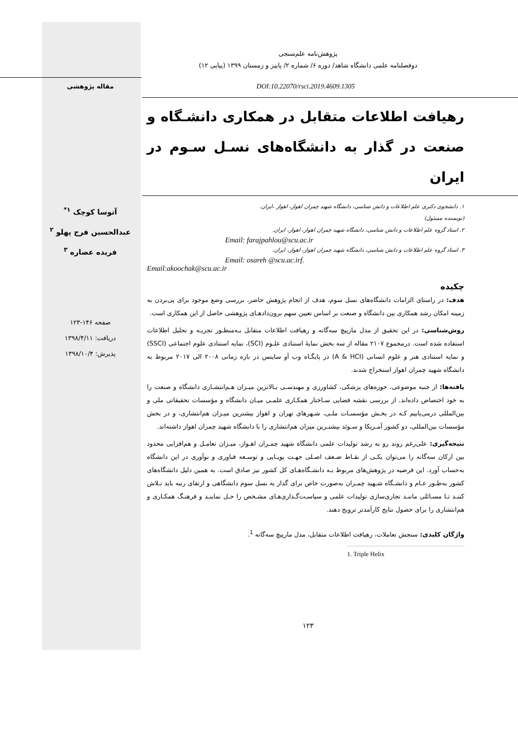پژوهش‌نامه علم‌سنجی
دوفصلنامه علمی دانشگاه شاهد/ دوره ۶/ شماره ۲/ پاییز و زمستان ۱۳۹۹ (پیاپی ۱۲)
DOI:10.22070/rsci.2019.4609.1305 مقاله پژوهشی
رهیافت اطلاعات متقابل در همکاری دانشـگاه و صنعت در گذار به دانشگاه‌های نسـل سـوم در ایران
۱. دانشجوی دکتری علم اطلاعات و دانش شناسی، دانشگاه شهید چمران اهواز، اهواز ،ایران.
(نویسنده مسئول)
۲. استاد گروه علم اطلاعات و دانش شناسی، دانشگاه شهید چمران اهواز، اهواز، ایران.
Email: farajpahlou@scu.ac.ir
۳. استاد گروه علم اطلاعات و دانش شناسی، دانشگاه شهید چمران اهواز، اهواز، ایران.
Email: osareh @scu.ac.irf.
Email:akoochak@scu.ac.ir
چکیده
هدف: در راستای الزامات دانشگاه‌های نسل سوم، هدف از انجام پژوهش حاضر، بررسی وضع موجود برای پی‌بردن به زمینه امکان رشد همکاری بین دانشگاه و صنعت بر اساس تعیین سهم برون‌دادهـای پژوهشی حاصل از این همکاری است.
روش‌شناسی: در این تحقیق از مدل مارپیچ سه‌گانه و رهیافت اطلاعات متقابل بـه‌منظـور تجزیـه و تحلیل اطلاعات استفاده شده است. درمجموع ۲۱۰۷ مقاله از سه بخش نمایهٔ استنادی علـوم (SCI)، نمایه استنادی علوم اجتماعی (SSCI) و نمایه استنادی هنر و علوم انسانی (A & HCI) در پایگـاه وب آو ساینس در بازه زمانی ۲۰۰۸ الی ۲۰۱۷ مربوط به دانشگاه شهید چمران اهواز استخراج شدند.
یافته‌ها: از جنبه موضوعی، حوزه‌های پزشکی، کشاورزی و مهندسـی بـالاترین میـزان هـم‌انتشـاری دانشگاه و صنعت را به خود اختصاص داده‌اند. از بررسی نقشه فضایی سـاختار همکـاری علمـی میـان دانشگاه و مؤسسات تحقیقاتی ملی و بین‌المللی درمی‌یابیم کـه در بخـش مؤسسـات ملـی، شـهرهای تهران و اهواز بیشترین میـزان هم‌انتشاری، و در بخش مؤسسات بین‌المللی، دو کشور آمـریکا و سـوئد بیشتـرین میزان هم‌انتشاری را با دانشگاه شهید چمران اهواز داشته‌اند.
نتیجه‌گیری: علی‌رغم روند رو به رشد تولیدات علمی دانشگاه شهید چمـران اهـواز، میـزان تعامـل و هم‌افزایی محدود بین ارکان سه‌گانه را می‌توان یکـی از نقـاط ضـعف اصـلی جهـت پویـایی و توسـعه فناوری و نوآوری در این دانشگاه به‌حساب آورد. این فرضیه در پژوهش‌های مربوط بـه دانشـگاه‌هـای کل کشور نیز صادق است. به همین دلیل دانشگاه‌های کشور به‌طـور عـام و دانشـگاه شـهید چمـران به‌صورت خاص برای گذار به نسل سوم دانشگاهی و ارتقای رتبه باید تـلاش کننـد تـا مسـائلی ماننـد تجاری‌سازی تولیدات علمی و سیاسـت‌گـذاری‌هـای مشـخص را حـل نماینـد و فرهنـگ همکـاری و هم‌انتشاری را برای حصول نتایج کارآمدتر ترویج دهند.
واژگان کلیدی: سنجش تعاملات، رهیافت اطلاعات متقابل، مدل مارپیچ سه‌گانه <sup>1</sup>.
1. Triple Helix
آتوسا کوچک <sup>۱*</sup>
عبدالحسین فرج پهلو <sup>۲</sup>
فریده عصاره <sup>۳</sup>
صفحه ۱۴۶-۱۲۳
دریافت: ۱۳۹۸/۴/۱۱
پذیرش: ۱۳۹۸/۱۰/۴
۱۲۳